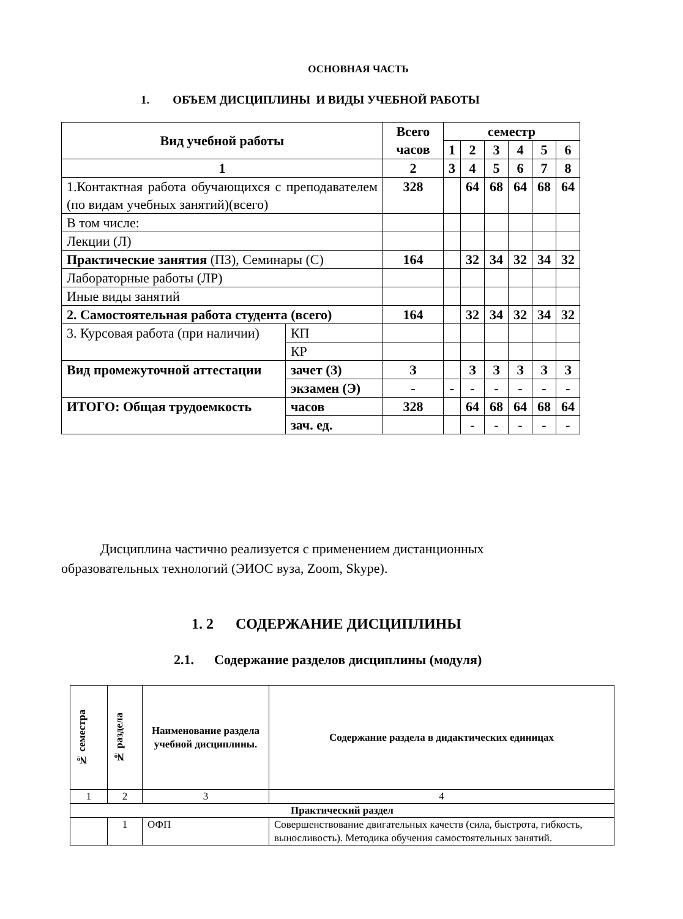ОСНОВНАЯ ЧАСТЬ
1. ОБЪЕМ ДИСЦИПЛИНЫ И ВИДЫ УЧЕБНОЙ РАБОТЫ
| Вид учебной работы | | Всего часов | семестр | | | | | |
| | | | 1 | 2 | 3 | 4 | 5 | 6 |
| 1 | | 2 | 3 | 4 | 5 | 6 | 7 | 8 |
| 1.Контактная работа обучающихся с преподавателем (по видам учебных занятий)(всего) | | 328 | | 64 | 68 | 64 | 68 | 64 |
| В том числе: | | | | | | | | |
| Лекции (Л) | | | | | | | | |
| Практические занятия (ПЗ), Семинары (С) | | 164 | | 32 | 34 | 32 | 34 | 32 |
| Лабораторные работы (ЛР) | | | | | | | | |
| Иные виды занятий | | | | | | | | |
| 2. Самостоятельная работа студента (всего) | | 164 | | 32 | 34 | 32 | 34 | 32 |
| 3. Курсовая работа (при наличии) | КП | | | | | | | |
| | КР | | | | | | | |
| Вид промежуточной аттестации | зачет (З) | З | | З | З | З | З | З |
| | экзамен (Э) | - | - | - | - | - | - | - |
| ИТОГО: Общая трудоемкость | часов | 328 | | 64 | 68 | 64 | 68 | 64 |
| | зач. ед. | | | - | - | - | - | - |
Дисциплина частично реализуется с применением дистанционных образовательных технологий (ЭИОС вуза, Zoom, Skype).
1. 2 СОДЕРЖАНИЕ ДИСЦИПЛИНЫ
2.1. Содержание разделов дисциплины (модуля)
| № семестра | № раздела | Наименование раздела учебной дисциплины. | Содержание раздела в дидактических единицах |
| 1 | 2 | 3 | 4 |
| Практический раздел | | | |
| | 1 | ОФП | Совершенствование двигательных качеств (сила, быстрота, гибкость, выносливость). Методика обучения самостоятельных занятий. |